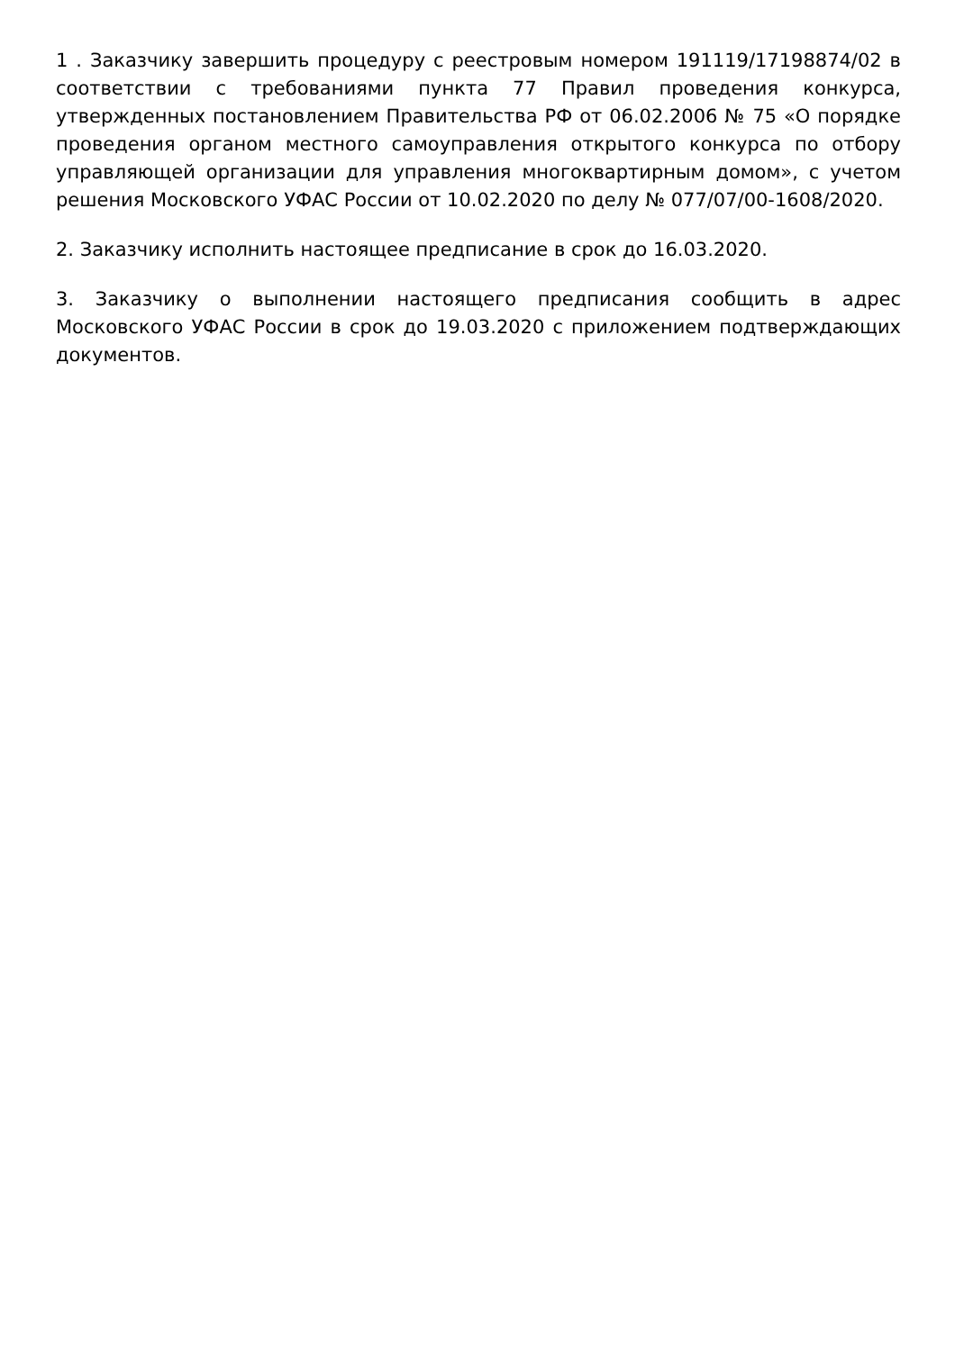1 . Заказчику завершить процедуру с реестровым номером 191119/17198874/02 в соответствии с требованиями пункта 77 Правил проведения конкурса, утвержденных постановлением Правительства РФ от 06.02.2006 № 75 «О порядке проведения органом местного самоуправления открытого конкурса по отбору управляющей организации для управления многоквартирным домом», с учетом решения Московского УФАС России от 10.02.2020 по делу № 077/07/00-1608/2020.
2. Заказчику исполнить настоящее предписание в срок до 16.03.2020.
3. Заказчику о выполнении настоящего предписания сообщить в адрес Московского УФАС России в срок до 19.03.2020 с приложением подтверждающих документов.